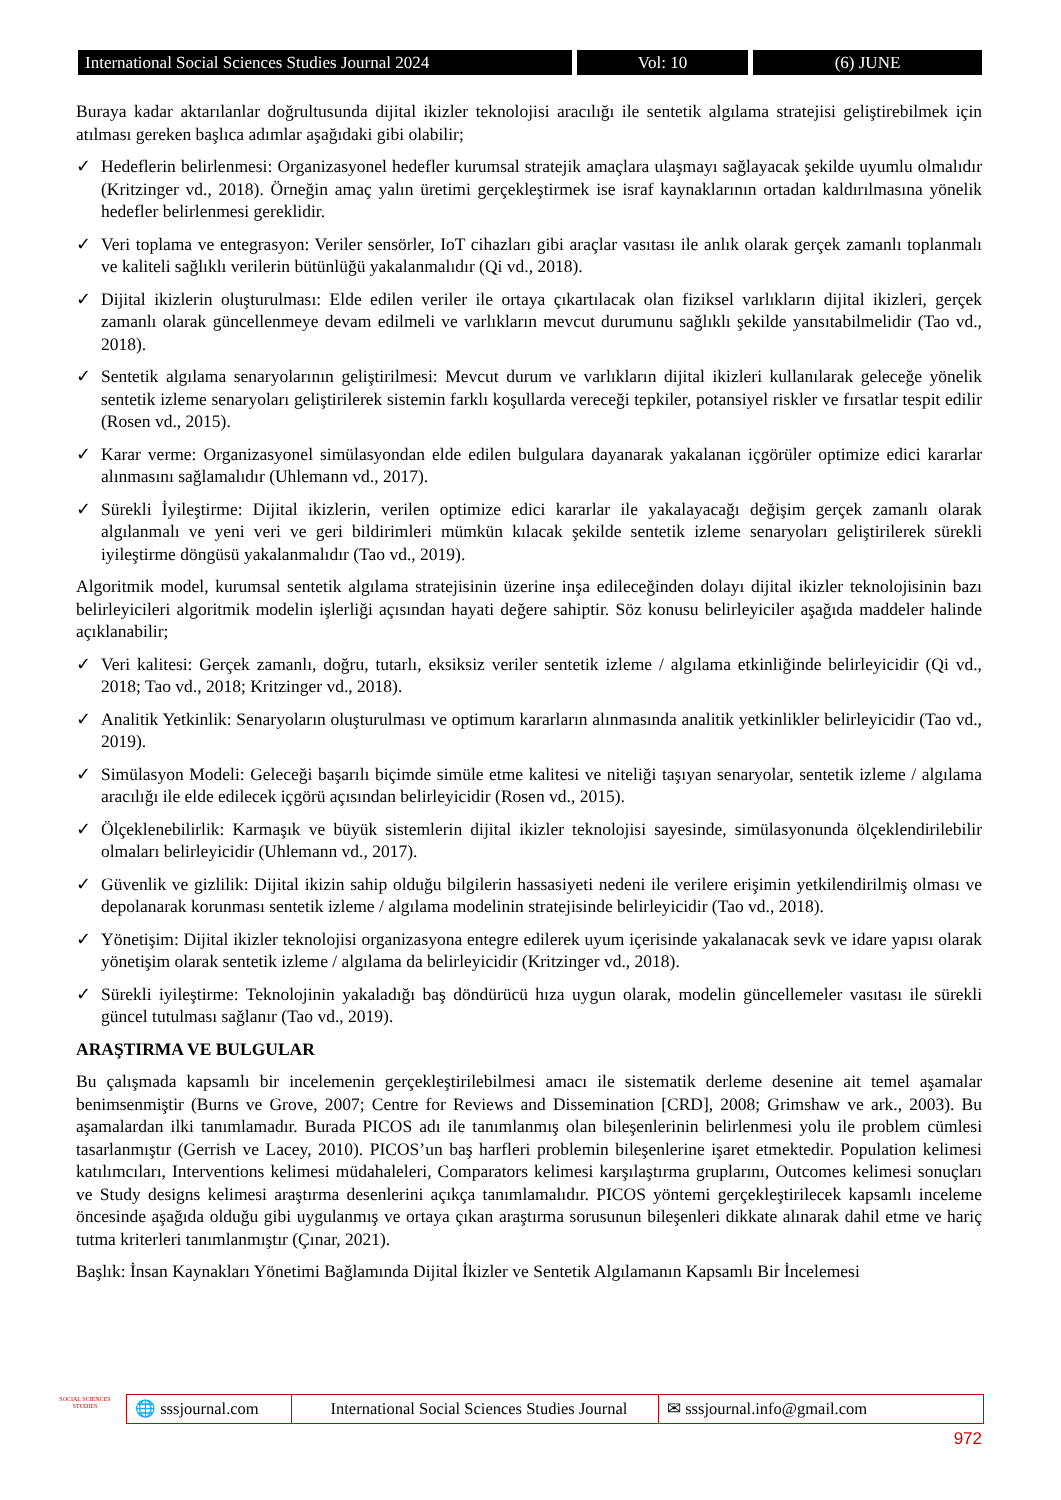International Social Sciences Studies Journal 2024
Vol: 10 (6) JUNE
Buraya kadar aktarılanlar doğrultusunda dijital ikizler teknolojisi aracılığı ile sentetik algılama stratejisi geliştirebilmek için atılması gereken başlıca adımlar aşağıdaki gibi olabilir;
✓ Hedeflerin belirlenmesi: Organizasyonel hedefler kurumsal stratejik amaçlara ulaşmayı sağlayacak şekilde uyumlu olmalıdır (Kritzinger vd., 2018). Örneğin amaç yalın üretimi gerçekleştirmek ise israf kaynaklarının ortadan kaldırılmasına yönelik hedefler belirlenmesi gereklidir.
✓ Veri toplama ve entegrasyon: Veriler sensörler, IoT cihazları gibi araçlar vasıtası ile anlık olarak gerçek zamanlı toplanmalı ve kaliteli sağlıklı verilerin bütünlüğü yakalanmalıdır (Qi vd., 2018).
✓ Dijital ikizlerin oluşturulması: Elde edilen veriler ile ortaya çıkartılacak olan fiziksel varlıkların dijital ikizleri, gerçek zamanlı olarak güncellenmeye devam edilmeli ve varlıkların mevcut durumunu sağlıklı şekilde yansıtabilmelidir (Tao vd., 2018).
✓ Sentetik algılama senaryolarının geliştirilmesi: Mevcut durum ve varlıkların dijital ikizleri kullanılarak geleceğe yönelik sentetik izleme senaryoları geliştirilerek sistemin farklı koşullarda vereceği tepkiler, potansiyel riskler ve fırsatlar tespit edilir (Rosen vd., 2015).
✓ Karar verme: Organizasyonel simülasyondan elde edilen bulgulara dayanarak yakalanan içgörüler optimize edici kararlar alınmasını sağlamalıdır (Uhlemann vd., 2017).
✓ Sürekli İyileştirme: Dijital ikizlerin, verilen optimize edici kararlar ile yakalayacağı değişim gerçek zamanlı olarak algılanmalı ve yeni veri ve geri bildirimleri mümkün kılacak şekilde sentetik izleme senaryoları geliştirilerek sürekli iyileştirme döngüsü yakalanmalıdır (Tao vd., 2019).
Algoritmik model, kurumsal sentetik algılama stratejisinin üzerine inşa edileceğinden dolayı dijital ikizler teknolojisinin bazı belirleyicileri algoritmik modelin işlerliği açısından hayati değere sahiptir. Söz konusu belirleyiciler aşağıda maddeler halinde açıklanabilir;
✓ Veri kalitesi: Gerçek zamanlı, doğru, tutarlı, eksiksiz veriler sentetik izleme / algılama etkinliğinde belirleyicidir (Qi vd., 2018; Tao vd., 2018; Kritzinger vd., 2018).
✓ Analitik Yetkinlik: Senaryoların oluşturulması ve optimum kararların alınmasında analitik yetkinlikler belirleyicidir (Tao vd., 2019).
✓ Simülasyon Modeli: Geleceği başarılı biçimde simüle etme kalitesi ve niteliği taşıyan senaryolar, sentetik izleme / algılama aracılığı ile elde edilecek içgörü açısından belirleyicidir (Rosen vd., 2015).
✓ Ölçeklenebilirlik: Karmaşık ve büyük sistemlerin dijital ikizler teknolojisi sayesinde, simülasyonunda ölçeklendirilebilir olmaları belirleyicidir (Uhlemann vd., 2017).
✓ Güvenlik ve gizlilik: Dijital ikizin sahip olduğu bilgilerin hassasiyeti nedeni ile verilere erişimin yetkilendirilmiş olması ve depolanarak korunması sentetik izleme / algılama modelinin stratejisinde belirleyicidir (Tao vd., 2018).
✓ Yönetişim: Dijital ikizler teknolojisi organizasyona entegre edilerek uyum içerisinde yakalanacak sevk ve idare yapısı olarak yönetişim olarak sentetik izleme / algılama da belirleyicidir (Kritzinger vd., 2018).
✓ Sürekli iyileştirme: Teknolojinin yakaladığı baş döndürücü hıza uygun olarak, modelin güncellemeler vasıtası ile sürekli güncel tutulması sağlanır (Tao vd., 2019).
ARAŞTIRMA VE BULGULAR
Bu çalışmada kapsamlı bir incelemenin gerçekleştirilebilmesi amacı ile sistematik derleme desenine ait temel aşamalar benimsenmiştir (Burns ve Grove, 2007; Centre for Reviews and Dissemination [CRD], 2008; Grimshaw ve ark., 2003). Bu aşamalardan ilki tanımlamadır. Burada PICOS adı ile tanımlanmış olan bileşenlerinin belirlenmesi yolu ile problem cümlesi tasarlanmıştır (Gerrish ve Lacey, 2010). PICOS’un baş harfleri problemin bileşenlerine işaret etmektedir. Population kelimesi katılımcıları, Interventions kelimesi müdahaleleri, Comparators kelimesi karşılaştırma gruplarını, Outcomes kelimesi sonuçları ve Study designs kelimesi araştırma desenlerini açıkça tanımlamalıdır. PICOS yöntemi gerçekleştirilecek kapsamlı inceleme öncesinde aşağıda olduğu gibi uygulanmış ve ortaya çıkan araştırma sorusunun bileşenleri dikkate alınarak dahil etme ve hariç tutma kriterleri tanımlanmıştır (Çınar, 2021).
Başlık: İnsan Kaynakları Yönetimi Bağlamında Dijital İkizler ve Sentetik Algılamanın Kapsamlı Bir İncelemesi
SOCIAL SCIENCES STUDIES
🌐 sssjournal.com
International Social Sciences Studies Journal
✉ sssjournal.info@gmail.com
972